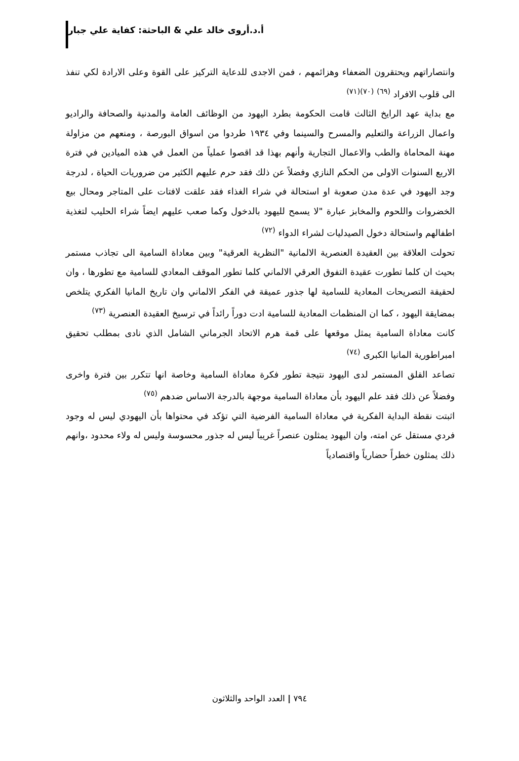أ.د.أروى خالد علي & الباحثة: كفاية علي جبار
وانتصاراتهم ويحتقرون الضعفاء وهزائمهم ، فمن الاجدى للدعاية التركيز على القوة وعلى الارادة لكي تنفذ الى قلوب الافراد <sup>(٦٩)</sup> <sup>(٧٠)(٧١)</sup>
مع بداية عهد الرايخ الثالث قامت الحكومة بطرد اليهود من الوظائف العامة والمدنية والصحافة والراديو واعمال الزراعة والتعليم والمسرح والسينما وفي ١٩٣٤ طردوا من اسواق البورصة ، ومنعهم من مزاولة مهنة المحاماة والطب والاعمال التجارية وأنهم بهذا قد اقصوا عملياً من العمل في هذه الميادين في فترة الاربع السنوات الاولى من الحكم النازي وفضلاً عن ذلك فقد حرم عليهم الكثير من ضروريات الحياة ، لدرجة وجد اليهود في عدة مدن صعوبة او استحالة في شراء الغذاء فقد علقت لافتات على المتاجر ومحال بيع الخضروات واللحوم والمخابز عبارة "لا يسمح لليهود بالدخول وكما صعب عليهم ايضاً شراء الحليب لتغذية اطفالهم واستحالة دخول الصيدليات لشراء الدواء <sup>(٧٢)</sup>
تحولت العلاقة بين العقيدة العنصرية الالمانية "النظرية العرقية" وبين معاداة السامية الى تجاذب مستمر بحيث ان كلما تطورت عقيدة التفوق العرقي الالماني كلما تطور الموقف المعادي للسامية مع تطورها ، وان لحقيقة التصريحات المعادية للسامية لها جذور عميقة في الفكر الالماني وان تاريخ المانيا الفكري يتلخص بمضايقة اليهود ، كما ان المنظمات المعادية للسامية ادت دوراً رائداً في ترسيخ العقيدة العنصرية <sup>(٧٣)</sup>
كانت معاداة السامية يمثل موقعها على قمة هرم الاتحاد الجرماني الشامل الذي نادى بمطلب تحقيق امبراطورية المانيا الكبرى <sup>(٧٤)</sup>
تصاعد القلق المستمر لدى اليهود نتيجة تطور فكرة معاداة السامية وخاصة انها تتكرر بين فترة واخرى وفضلاً عن ذلك فقد علم اليهود بأن معاداة السامية موجهة بالدرجة الاساس ضدهم <sup>(٧٥)</sup>
اثبتت نقطة البداية الفكرية في معاداة السامية الفرضية التي تؤكد في محتواها بأن اليهودي ليس له وجود فردي مستقل عن امته، وان اليهود يمثلون عنصراً غريباً ليس له جذور محسوسة وليس له ولاء محدود ،وانهم ذلك يمثلون خطراً حضارياً واقتصادياً
٧٩٤ | العدد الواحد والثلاثون